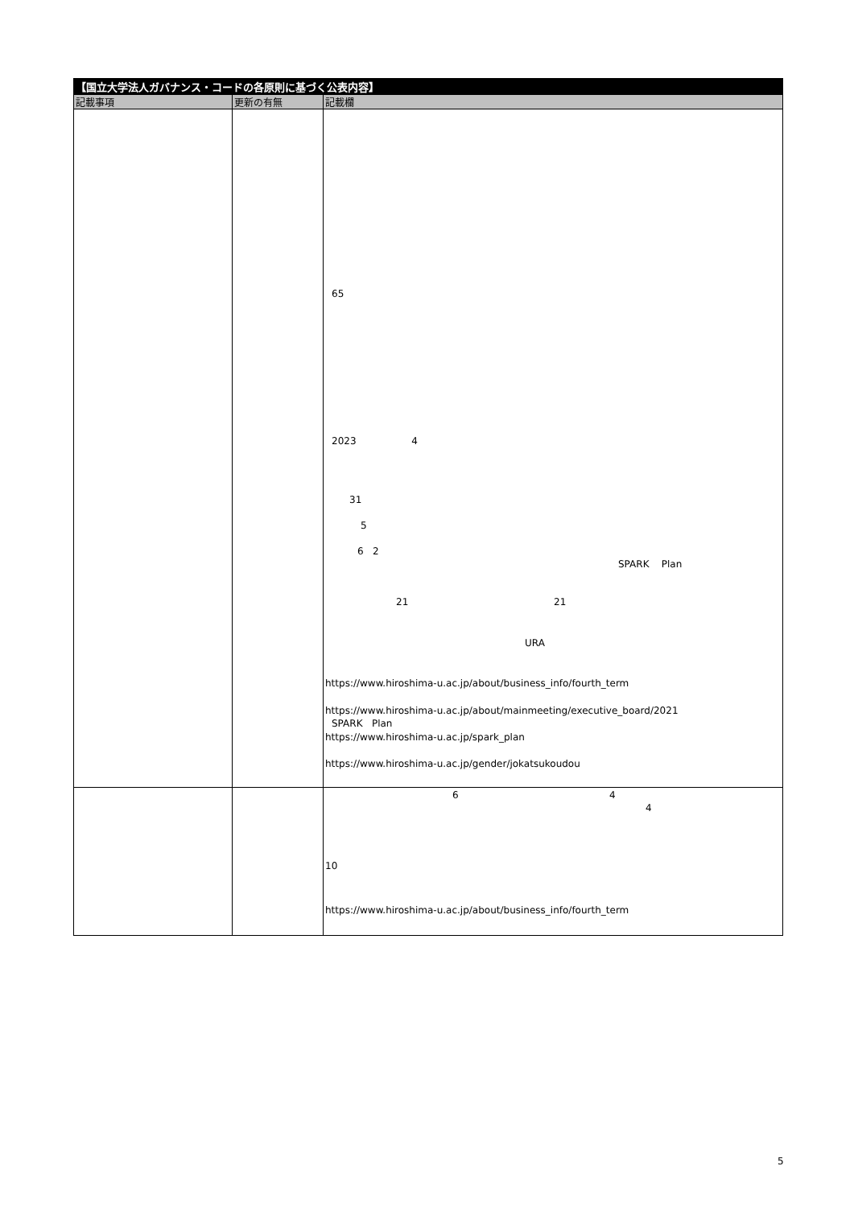| 【国立大学法人ガバナンス・コードの各原則に基づく公表内容】 | | |
| 記載事項 | 更新の有無 | 記載欄 |
| | | 65 2023 4 31 5 6 2 SPARK Plan 21 21 URA https://www.hiroshima-u.ac.jp/about/business_info/fourth_term https://www.hiroshima-u.ac.jp/about/mainmeeting/executive_board/2021 SPARK Plan https://www.hiroshima-u.ac.jp/spark_plan https://www.hiroshima-u.ac.jp/gender/jokatsukoudou |
| | | 6 4 4 10 https://www.hiroshima-u.ac.jp/about/business_info/fourth_term |
5